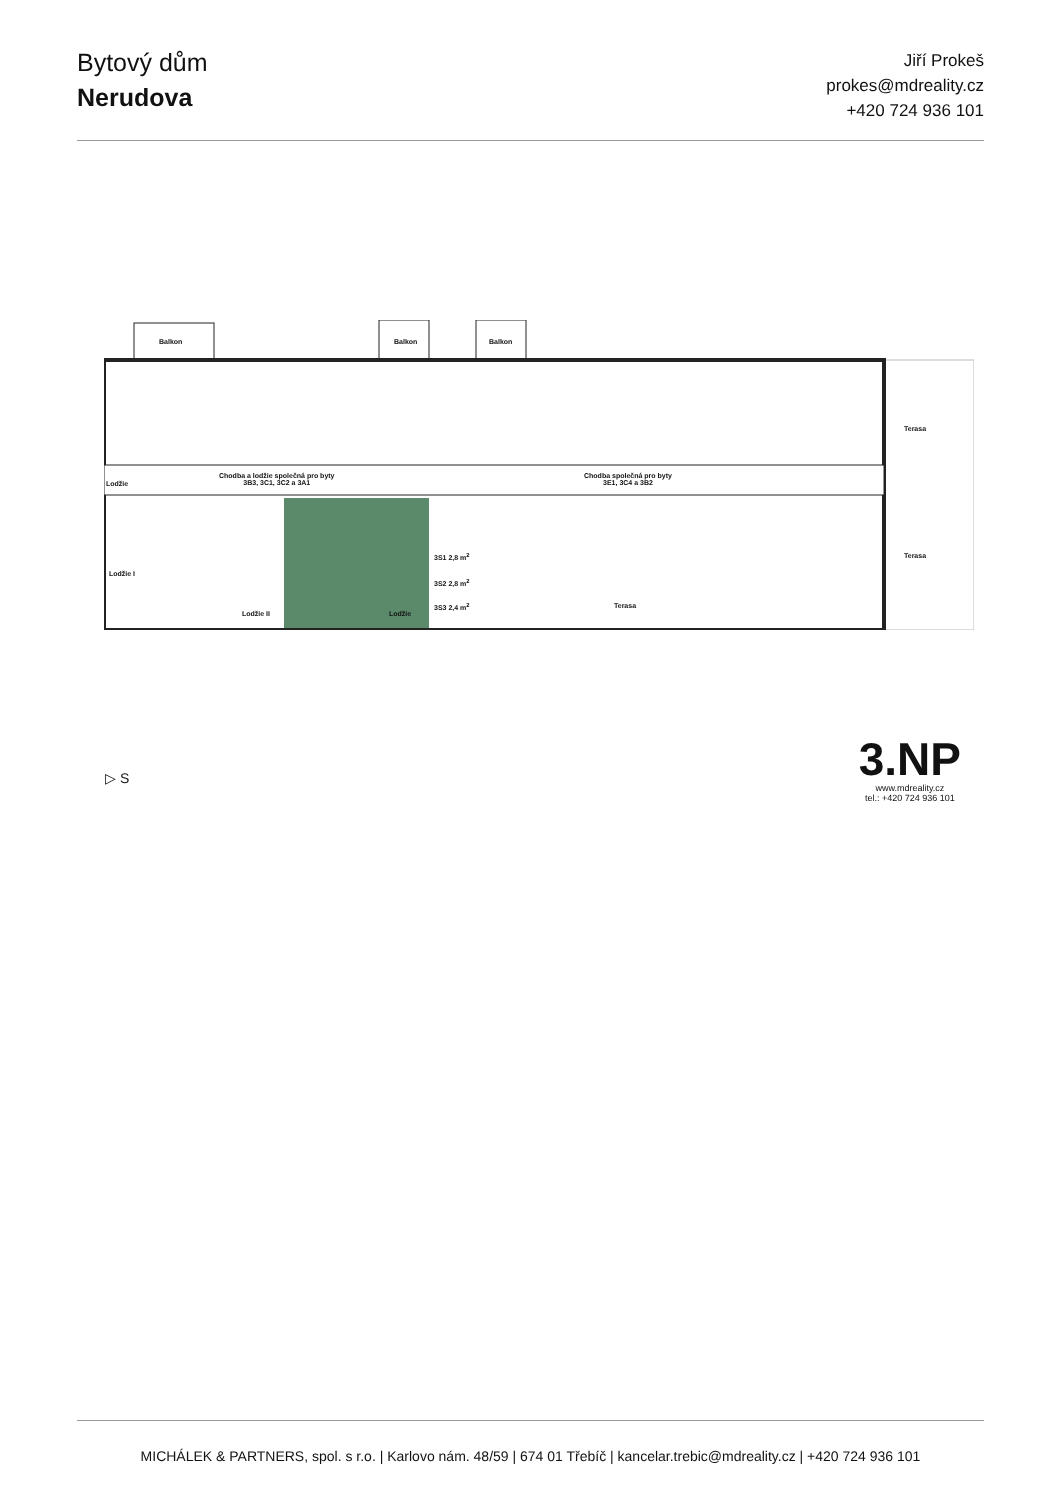Bytový dům
Nerudova
Jiří Prokeš
prokes@mdreality.cz
+420 724 936 101
Balkon Balkon Balkon
Lodžie
Chodba a lodžie společná pro byty
3B3, 3C1, 3C2 a 3A1
Chodba společná pro byty
3E1, 3C4 a 3B2
Terasa
Terasa
Terasa
Lodžie II Lodžie
Lodžie I
3S1 2,8 m<sup>2</sup>
3S2 2,8 m<sup>2</sup>
3S3 2,4 m<sup>2</sup>
▷ S
3.NP
www.mdreality.cz
tel.: +420 724 936 101
MICHÁLEK & PARTNERS, spol. s r.o. | Karlovo nám. 48/59 | 674 01 Třebíč | kancelar.trebic@mdreality.cz | +420 724 936 101